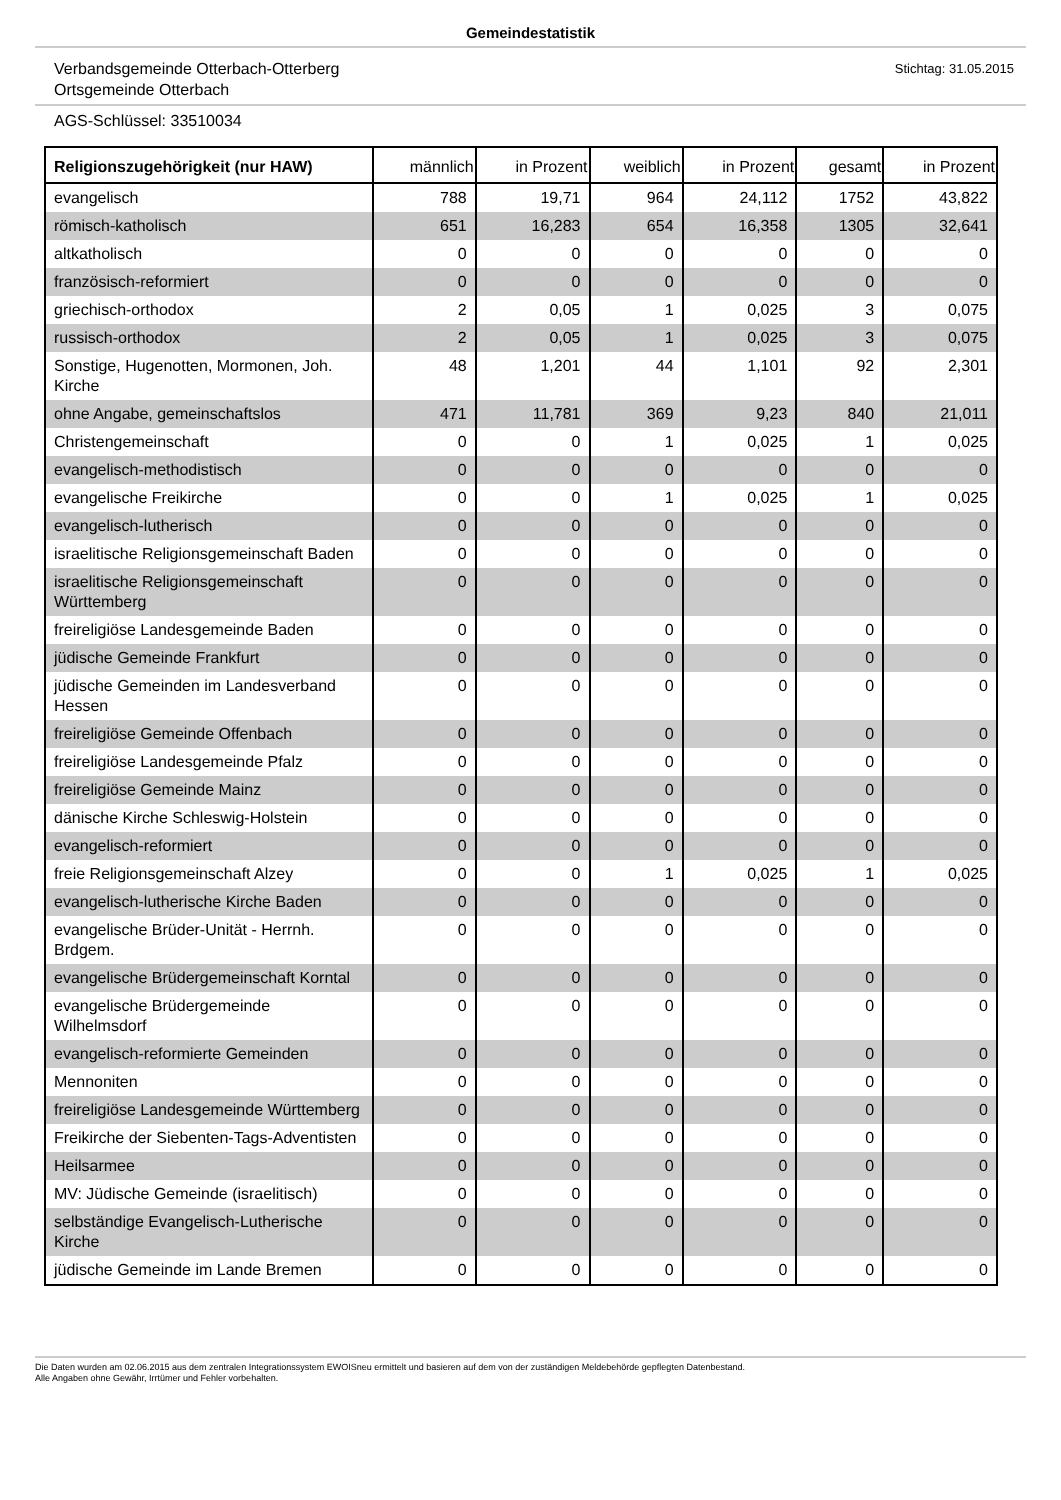Gemeindestatistik
Verbandsgemeinde Otterbach-Otterberg
Ortsgemeinde Otterbach
Stichtag: 31.05.2015
AGS-Schlüssel: 33510034
| Religionszugehörigkeit (nur HAW) | männlich | in Prozent | weiblich | in Prozent | gesamt | in Prozent |
| --- | --- | --- | --- | --- | --- | --- |
| evangelisch | 788 | 19,71 | 964 | 24,112 | 1752 | 43,822 |
| römisch-katholisch | 651 | 16,283 | 654 | 16,358 | 1305 | 32,641 |
| altkatholisch | 0 | 0 | 0 | 0 | 0 | 0 |
| französisch-reformiert | 0 | 0 | 0 | 0 | 0 | 0 |
| griechisch-orthodox | 2 | 0,05 | 1 | 0,025 | 3 | 0,075 |
| russisch-orthodox | 2 | 0,05 | 1 | 0,025 | 3 | 0,075 |
| Sonstige, Hugenotten, Mormonen, Joh. Kirche | 48 | 1,201 | 44 | 1,101 | 92 | 2,301 |
| ohne Angabe, gemeinschaftslos | 471 | 11,781 | 369 | 9,23 | 840 | 21,011 |
| Christengemeinschaft | 0 | 0 | 1 | 0,025 | 1 | 0,025 |
| evangelisch-methodistisch | 0 | 0 | 0 | 0 | 0 | 0 |
| evangelische Freikirche | 0 | 0 | 1 | 0,025 | 1 | 0,025 |
| evangelisch-lutherisch | 0 | 0 | 0 | 0 | 0 | 0 |
| israelitische Religionsgemeinschaft Baden | 0 | 0 | 0 | 0 | 0 | 0 |
| israelitische Religionsgemeinschaft Württemberg | 0 | 0 | 0 | 0 | 0 | 0 |
| freireligiöse Landesgemeinde Baden | 0 | 0 | 0 | 0 | 0 | 0 |
| jüdische Gemeinde Frankfurt | 0 | 0 | 0 | 0 | 0 | 0 |
| jüdische Gemeinden im Landesverband Hessen | 0 | 0 | 0 | 0 | 0 | 0 |
| freireligiöse Gemeinde Offenbach | 0 | 0 | 0 | 0 | 0 | 0 |
| freireligiöse Landesgemeinde Pfalz | 0 | 0 | 0 | 0 | 0 | 0 |
| freireligiöse Gemeinde Mainz | 0 | 0 | 0 | 0 | 0 | 0 |
| dänische Kirche Schleswig-Holstein | 0 | 0 | 0 | 0 | 0 | 0 |
| evangelisch-reformiert | 0 | 0 | 0 | 0 | 0 | 0 |
| freie Religionsgemeinschaft Alzey | 0 | 0 | 1 | 0,025 | 1 | 0,025 |
| evangelisch-lutherische Kirche Baden | 0 | 0 | 0 | 0 | 0 | 0 |
| evangelische Brüder-Unität - Herrnh. Brdgem. | 0 | 0 | 0 | 0 | 0 | 0 |
| evangelische Brüdergemeinschaft Korntal | 0 | 0 | 0 | 0 | 0 | 0 |
| evangelische Brüdergemeinde Wilhelmsdorf | 0 | 0 | 0 | 0 | 0 | 0 |
| evangelisch-reformierte Gemeinden | 0 | 0 | 0 | 0 | 0 | 0 |
| Mennoniten | 0 | 0 | 0 | 0 | 0 | 0 |
| freireligiöse Landesgemeinde Württemberg | 0 | 0 | 0 | 0 | 0 | 0 |
| Freikirche der Siebenten-Tags-Adventisten | 0 | 0 | 0 | 0 | 0 | 0 |
| Heilsarmee | 0 | 0 | 0 | 0 | 0 | 0 |
| MV: Jüdische Gemeinde (israelitisch) | 0 | 0 | 0 | 0 | 0 | 0 |
| selbständige Evangelisch-Lutherische Kirche | 0 | 0 | 0 | 0 | 0 | 0 |
| jüdische Gemeinde im Lande Bremen | 0 | 0 | 0 | 0 | 0 | 0 |
Die Daten wurden am 02.06.2015 aus dem zentralen Integrationssystem EWOISneu ermittelt und basieren auf dem von der zuständigen Meldebehörde gepflegten Datenbestand.
Alle Angaben ohne Gewähr, Irrtümer und Fehler vorbehalten.